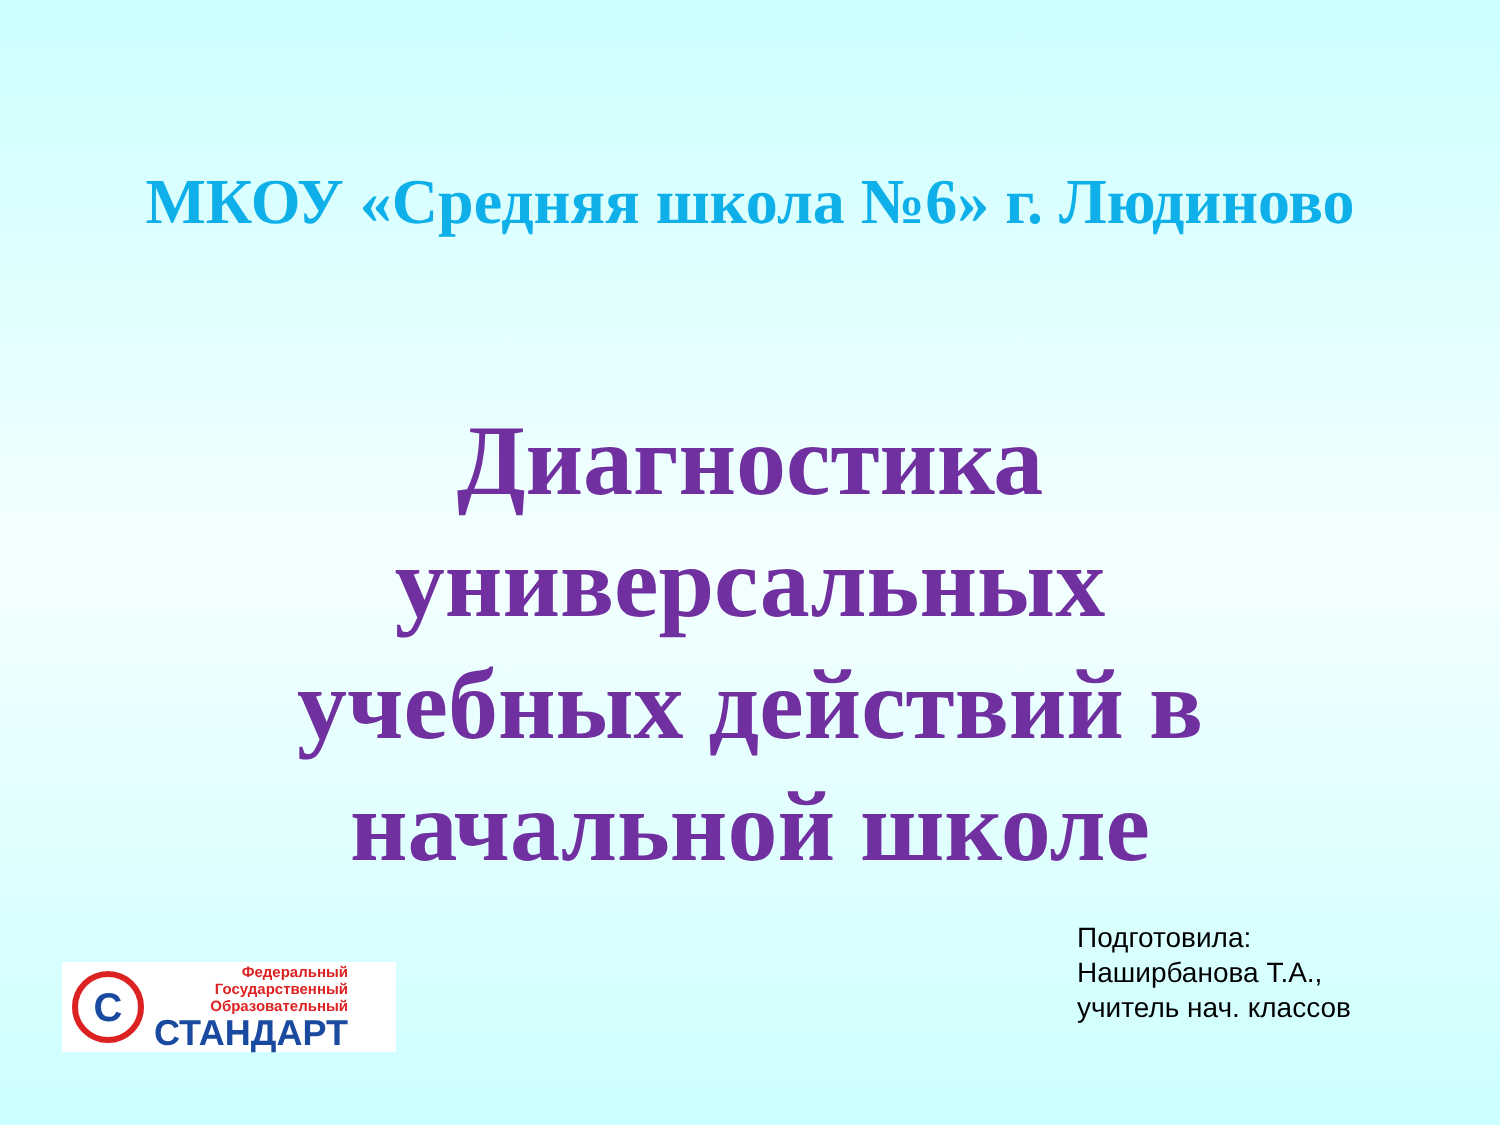МКОУ «Средняя школа №6» г. Людиново
Диагностика
универсальных
учебных действий в
начальной школе
C
Федеральный
Государственный
Образовательный
СТАНДАРТ
Подготовила:
Наширбанова Т.А.,
учитель нач. классов